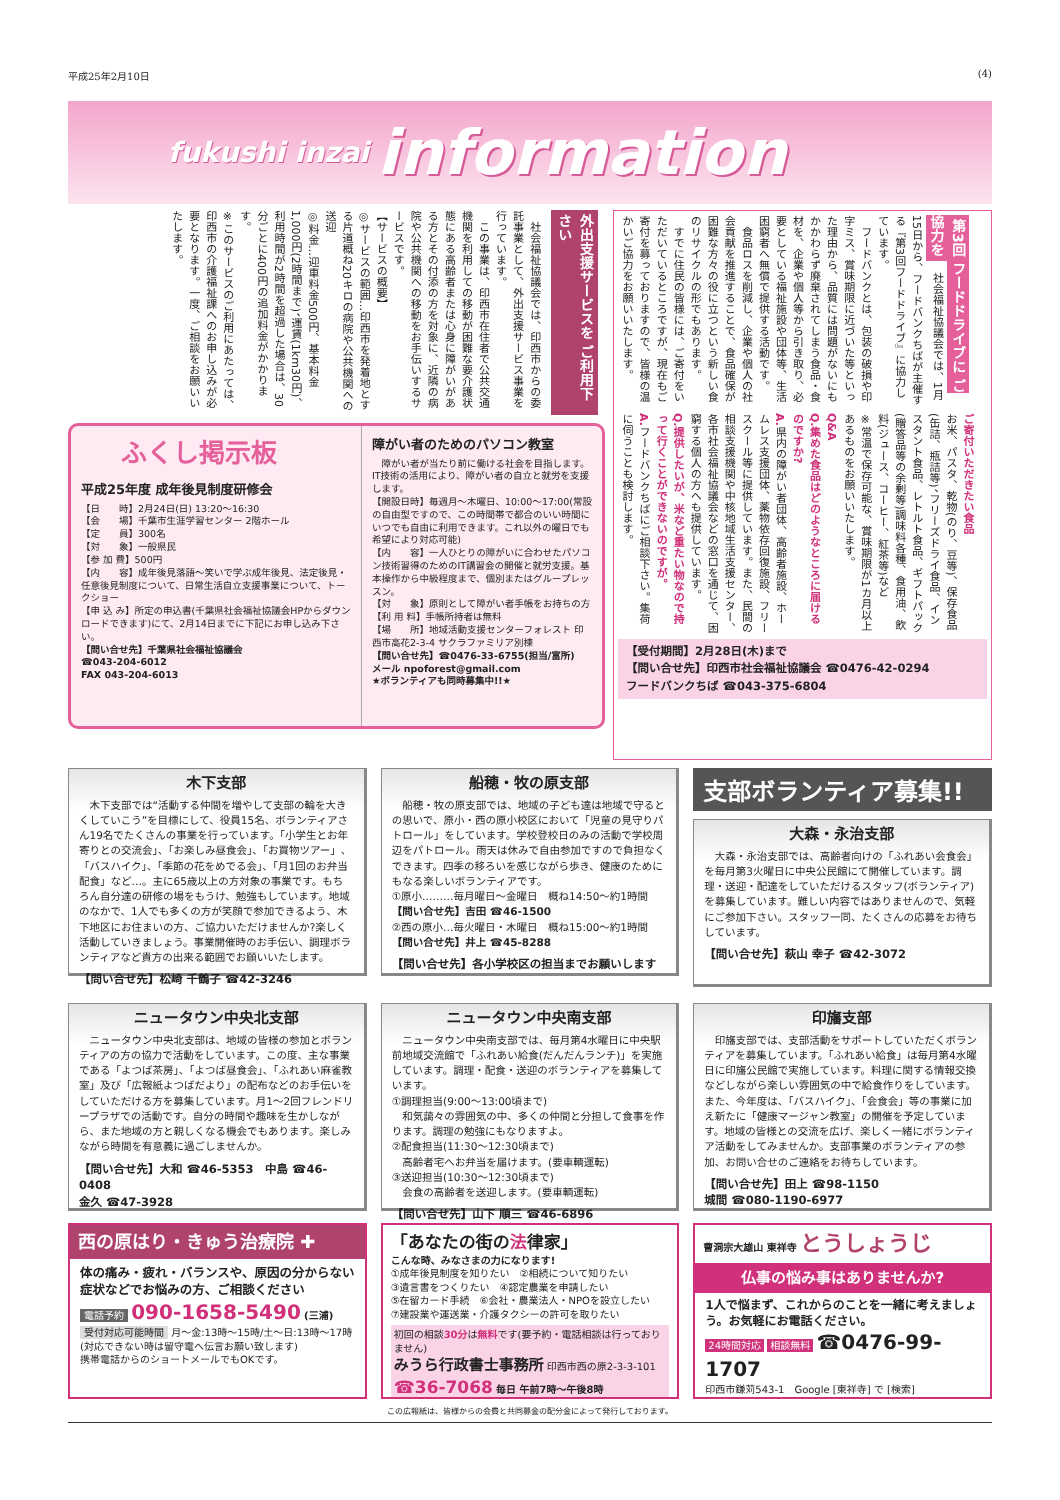平成25年2月10日 (4)
fukushi inzai information
外出支援サービスを ご利用下さい
　社会福祉協議会では、印西市からの委託事業として、外出支援サービス事業を行っています。
　この事業は、印西市在住者で公共交通機関を利用しての移動が困難な要介護状態にある高齢者または心身に障がいがある方とその付添の方を対象に、近隣の病院や公共機関への移動をお手伝いするサービスです。
【サービスの概要】
◎サービスの範囲…印西市を発着地とする片道概ね20キロの病院や公共機関への送迎
◎料金…迎車料金500円、基本料金1,000円(2時間まで)、運賃(1km30円)、利用時間が2時間を超過した場合は、30分ごとに400円の追加料金がかかります。
※このサービスのご利用にあたっては、印西市の介護福祉課へのお申し込みが必要となります。一度、ご相談をお願いいたします。
ふくし掲示板
平成25年度 成年後見制度研修会
【日　　時】2月24日(日) 13:20～16:30
【会　　場】千葉市生涯学習センター 2階ホール
【定　　員】300名
【対　　象】一般県民
【参 加 費】500円
【内　　容】成年後見落語～笑いで学ぶ成年後見、法定後見・任意後見制度について、日常生活自立支援事業について、トークショー
【申 込 み】所定の申込書(千葉県社会福祉協議会HPからダウンロードできます)にて、2月14日までに下記にお申し込み下さい。
【問い合せ先】千葉県社会福祉協議会
☎043-204-6012
FAX 043-204-6013
障がい者のためのパソコン教室
　障がい者が当たり前に働ける社会を目指します。IT技術の活用により、障がい者の自立と就労を支援します。
【開設日時】毎週月～木曜日、10:00～17:00(常設の自由型ですので、この時間帯で都合のいい時間にいつでも自由に利用できます。これ以外の曜日でも希望により対応可能)
【内　　容】一人ひとりの障がいに合わせたパソコン技術習得のためのIT講習会の開催と就労支援。基本操作から中級程度まで、個別またはグループレッスン。
【対　　象】原則として障がい者手帳をお持ちの方
【利 用 料】手帳所持者は無料
【場　　所】地域活動支援センターフォレスト 印西市高花2-3-4 サクラファミリア別棟
【問い合せ先】☎0476-33-6755(担当/富所)
メール npoforest@gmail.com
★ボランティアも同時募集中!!★
第3回 フードドライブに ご協力を　社会福祉協議会では、1月15日から、フードバンクちばが主催する『第3回フードドライブ』に協力しています。
　フードバンクとは、包装の破損や印字ミス、賞味期限に近づいた等といった理由から、品質には問題がないにもかかわらず廃棄されてしまう食品・食材を、企業や個人等から引き取り、必要としている福祉施設や団体等、生活困窮者へ無償で提供する活動です。
　食品ロスを削減し、企業や個人の社会貢献を推進することで、食品確保が困難な方々の役に立つという新しい食のリサイクルの形でもあります。
　すでに住民の皆様には、ご寄付をいただいているところですが、現在もご寄付を募っておりますので、皆様の温かいご協力をお願いいたします。
ご寄付いただきたい食品
お米、パスタ、乾物(のり、豆等)、保存食品(缶詰、瓶詰等)、フリーズドライ食品、インスタント食品、レトルト食品、ギフトパック(贈答品等の余剰等)調味料各種、食用油、飲料(ジュース、コーヒー、紅茶等)など
※常温で保存可能な、賞味期限が1カ月以上あるものをお願いいたします。
Q&A
Q.集めた食品はどのようなところに届けるのですか?
A. 県内の障がい者団体、高齢者施設、ホームレス支援団体、薬物依存回復施設、フリースクール等に提供しています。また、民間の相談支援機関や中核地域生活支援センター、各市社会福祉協議会などの窓口を通じて、困窮する個人の方へも提供しています。
Q.提供したいが、米など重たい物なので持って行くことができないのですが。
A. フードバンクちばにご相談下さい。集荷に伺うことも検討します。
【受付期間】2月28日(木)まで
【問い合せ先】印西市社会福祉協議会 ☎0476-42-0294
フードバンクちば ☎043-375-6804
木下支部
　木下支部では“活動する仲間を増やして支部の輪を大きくしていこう”を目標にして、役員15名、ボランティアさん19名でたくさんの事業を行っています。「小学生とお年寄りとの交流会」、「お楽しみ昼食会」、「お買物ツアー」、「バスハイク」、「季節の花をめでる会」、「月1回のお弁当配食」など…。主に65歳以上の方対象の事業です。もちろん自分達の研修の場をもうけ、勉強もしています。地域のなかで、1人でも多くの方が笑顔で参加できるよう、木下地区にお住まいの方、ご協力いただけませんか?楽しく活動していきましょう。事業開催時のお手伝い、調理ボランティアなど貴方の出来る範囲でお願いいたします。
【問い合せ先】松崎 千鶴子 ☎42-3246
船穂・牧の原支部
　船穂・牧の原支部では、地域の子ども達は地域で守るとの思いで、原小・西の原小校区において「児童の見守りパトロール」をしています。学校登校日のみの活動で学校周辺をパトロール。雨天は休みで自由参加ですので負担なくできます。四季の移ろいを感じながら歩き、健康のためにもなる楽しいボランティアです。
①原小………毎月曜日～金曜日　概ね14:50～約1時間
【問い合せ先】吉田 ☎46-1500
②西の原小…毎火曜日・木曜日　概ね15:00～約1時間
【問い合せ先】井上 ☎45-8288
【問い合せ先】各小学校区の担当までお願いします
支部ボランティア募集!!
大森・永治支部
　大森・永治支部では、高齢者向けの「ふれあい会食会」を毎月第3火曜日に中央公民館にて開催しています。調理・送迎・配達をしていただけるスタッフ(ボランティア)を募集しています。難しい内容ではありませんので、気軽にご参加下さい。スタッフ一同、たくさんの応募をお待ちしています。
【問い合せ先】萩山 幸子 ☎42-3072
ニュータウン中央北支部
　ニュータウン中央北支部は、地域の皆様の参加とボランティアの方の協力で活動をしています。この度、主な事業である「よつば茶房」、「よつば昼食会」、「ふれあい麻雀教室」及び「広報紙よつばだより」の配布などのお手伝いをしていただける方を募集しています。月1～2回フレンドリープラザでの活動です。自分の時間や趣味を生かしながら、また地域の方と親しくなる機会でもあります。楽しみながら時間を有意義に過ごしませんか。
【問い合せ先】大和 ☎46-5353　中島 ☎46-0408
金久 ☎47-3928
ニュータウン中央南支部
　ニュータウン中央南支部では、毎月第4水曜日に中央駅前地域交流館で「ふれあい給食(だんだんランチ)」を実施しています。調理・配食・送迎のボランティアを募集しています。
①調理担当(9:00～13:00頃まで)
　和気藹々の雰囲気の中、多くの仲間と分担して食事を作ります。調理の勉強にもなりますよ。
②配食担当(11:30～12:30頃まで)
　高齢者宅へお弁当を届けます。(要車輌運転)
③送迎担当(10:30～12:30頃まで)
　会食の高齢者を送迎します。(要車輌運転)
【問い合せ先】山下 順三 ☎46-6896
印旛支部
　印旛支部では、支部活動をサポートしていただくボランティアを募集しています。「ふれあい給食」は毎月第4水曜日に印旛公民館で実施しています。料理に関する情報交換などしながら楽しい雰囲気の中で給食作りをしています。また、今年度は、「バスハイク」、「会食会」等の事業に加え新たに「健康マージャン教室」の開催を予定しています。地域の皆様との交流を広げ、楽しく一緒にボランティア活動をしてみませんか。支部事業のボランティアの参加、お問い合せのご連絡をお待ちしています。
【問い合せ先】田上 ☎98-1150
城間 ☎080-1190-6977
西の原はり・きゅう治療院 ✚
体の痛み・疲れ・バランスや、原因の分からない症状などでお悩みの方、ご相談ください
電話予約 090-1658-5490 (三浦)
受付対応可能時間 月～金:13時～15時/土～日:13時～17時
(対応できない時は留守電へ伝言お願い致します)
携帯電話からのショートメールでもOKです。
「あなたの街の法律家」
こんな時、みなさまの力になります!
①成年後見制度を知りたい　②相続について知りたい
③遺言書をつくりたい　④認定農業を申請したい
⑤在留カード手続　⑥会社・農業法人・NPOを設立したい
⑦建設業や運送業・介護タクシーの許可を取りたい
初回の相談30分は無料です(要予約・電話相談は行っておりません)
みうら行政書士事務所 印西市西の原2-3-3-101
☎36-7068 毎日 午前7時～午後8時
曹洞宗大雄山 東祥寺 とうしょうじ
仏事の悩み事はありませんか?
1人で悩まず、これからのことを一緒に考えましょう。お気軽にお電話ください。
24時間対応 相談無料 ☎0476-99-1707
印西市鎌苅543-1　Google [東祥寺] で [検索]
この広報紙は、皆様からの会費と共同募金の配分金によって発行しております。